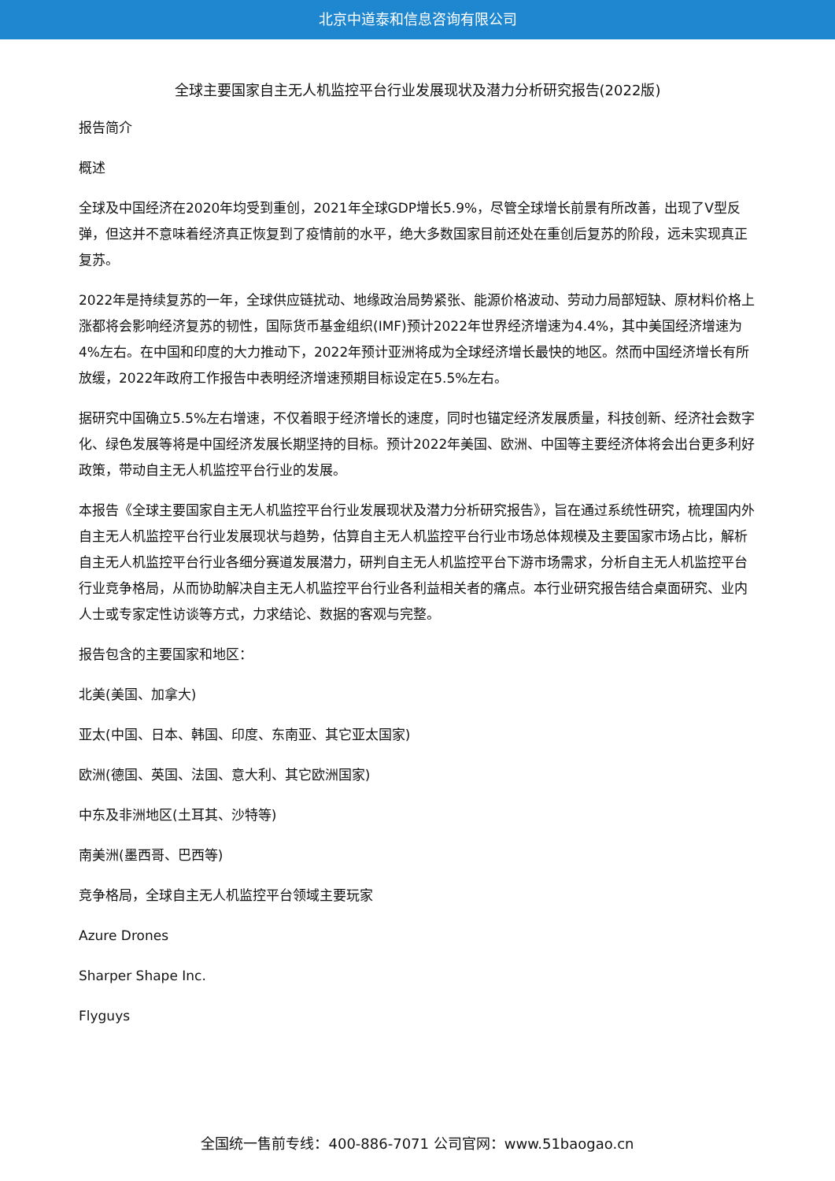北京中道泰和信息咨询有限公司
全球主要国家自主无人机监控平台行业发展现状及潜力分析研究报告(2022版)
报告简介
概述
全球及中国经济在2020年均受到重创，2021年全球GDP增长5.9%，尽管全球增长前景有所改善，出现了V型反弹，但这并不意味着经济真正恢复到了疫情前的水平，绝大多数国家目前还处在重创后复苏的阶段，远未实现真正复苏。
2022年是持续复苏的一年，全球供应链扰动、地缘政治局势紧张、能源价格波动、劳动力局部短缺、原材料价格上涨都将会影响经济复苏的韧性，国际货币基金组织(IMF)预计2022年世界经济增速为4.4%，其中美国经济增速为4%左右。在中国和印度的大力推动下，2022年预计亚洲将成为全球经济增长最快的地区。然而中国经济增长有所放缓，2022年政府工作报告中表明经济增速预期目标设定在5.5%左右。
据研究中国确立5.5%左右增速，不仅着眼于经济增长的速度，同时也锚定经济发展质量，科技创新、经济社会数字化、绿色发展等将是中国经济发展长期坚持的目标。预计2022年美国、欧洲、中国等主要经济体将会出台更多利好政策，带动自主无人机监控平台行业的发展。
本报告《全球主要国家自主无人机监控平台行业发展现状及潜力分析研究报告》，旨在通过系统性研究，梳理国内外自主无人机监控平台行业发展现状与趋势，估算自主无人机监控平台行业市场总体规模及主要国家市场占比，解析自主无人机监控平台行业各细分赛道发展潜力，研判自主无人机监控平台下游市场需求，分析自主无人机监控平台行业竞争格局，从而协助解决自主无人机监控平台行业各利益相关者的痛点。本行业研究报告结合桌面研究、业内人士或专家定性访谈等方式，力求结论、数据的客观与完整。
报告包含的主要国家和地区：
北美(美国、加拿大)
亚太(中国、日本、韩国、印度、东南亚、其它亚太国家)
欧洲(德国、英国、法国、意大利、其它欧洲国家)
中东及非洲地区(土耳其、沙特等)
南美洲(墨西哥、巴西等)
竞争格局，全球自主无人机监控平台领域主要玩家
Azure Drones
Sharper Shape Inc.
Flyguys
全国统一售前专线：400-886-7071 公司官网：www.51baogao.cn